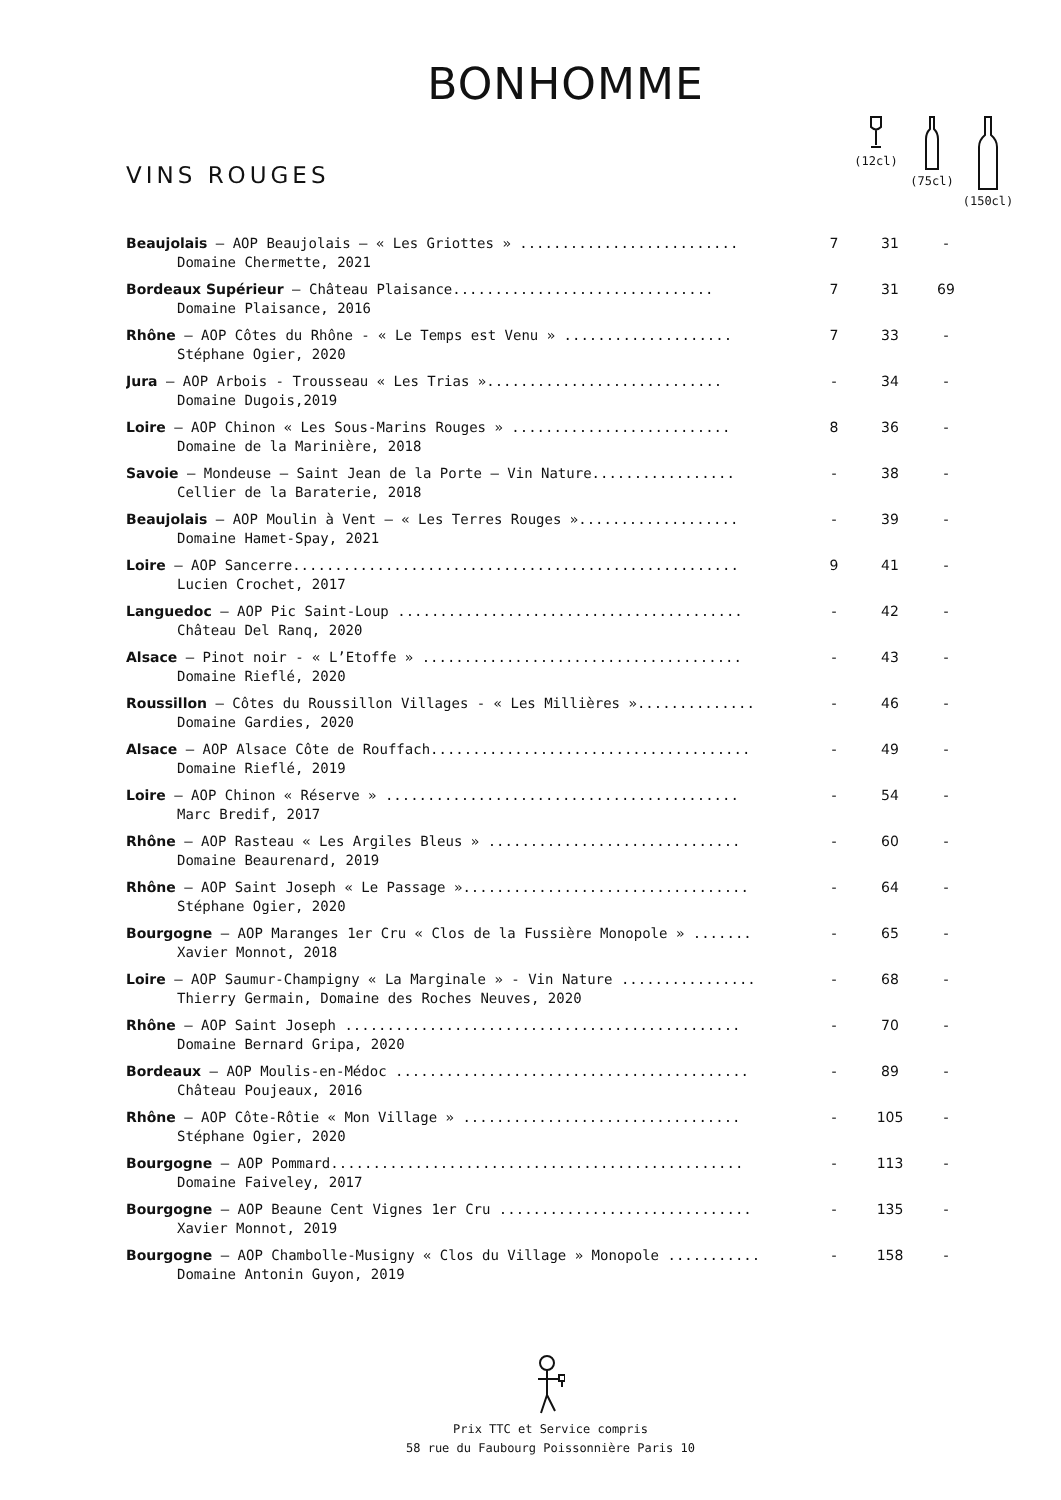BONHOMME
VINS ROUGES
(12cl)
(75cl)
(150cl)
| Beaujolais – AOP Beaujolais – « Les Griottes » .......................... Domaine Chermette, 2021 | 7 | 31 | - |
| Bordeaux Supérieur – Château Plaisance............................... Domaine Plaisance, 2016 | 7 | 31 | 69 |
| Rhône – AOP Côtes du Rhône - « Le Temps est Venu » .................... Stéphane Ogier, 2020 | 7 | 33 | - |
| Jura – AOP Arbois - Trousseau « Les Trias »............................ Domaine Dugois,2019 | - | 34 | - |
| Loire – AOP Chinon « Les Sous-Marins Rouges » .......................... Domaine de la Marinière, 2018 | 8 | 36 | - |
| Savoie – Mondeuse – Saint Jean de la Porte – Vin Nature................. Cellier de la Baraterie, 2018 | - | 38 | - |
| Beaujolais – AOP Moulin à Vent – « Les Terres Rouges »................... Domaine Hamet-Spay, 2021 | - | 39 | - |
| Loire – AOP Sancerre..................................................... Lucien Crochet, 2017 | 9 | 41 | - |
| Languedoc – AOP Pic Saint-Loup ......................................... Château Del Ranq, 2020 | - | 42 | - |
| Alsace – Pinot noir - « L’Etoffe » ...................................... Domaine Rieflé, 2020 | - | 43 | - |
| Roussillon – Côtes du Roussillon Villages - « Les Millières ».............. Domaine Gardies, 2020 | - | 46 | - |
| Alsace – AOP Alsace Côte de Rouffach...................................... Domaine Rieflé, 2019 | - | 49 | - |
| Loire – AOP Chinon « Réserve » .......................................... Marc Bredif, 2017 | - | 54 | - |
| Rhône – AOP Rasteau « Les Argiles Bleus » .............................. Domaine Beaurenard, 2019 | - | 60 | - |
| Rhône – AOP Saint Joseph « Le Passage ».................................. Stéphane Ogier, 2020 | - | 64 | - |
| Bourgogne – AOP Maranges 1er Cru « Clos de la Fussière Monopole » ....... Xavier Monnot, 2018 | - | 65 | - |
| Loire – AOP Saumur-Champigny « La Marginale » - Vin Nature ................ Thierry Germain, Domaine des Roches Neuves, 2020 | - | 68 | - |
| Rhône – AOP Saint Joseph ............................................... Domaine Bernard Gripa, 2020 | - | 70 | - |
| Bordeaux – AOP Moulis-en-Médoc .......................................... Château Poujeaux, 2016 | - | 89 | - |
| Rhône – AOP Côte-Rôtie « Mon Village » ................................. Stéphane Ogier, 2020 | - | 105 | - |
| Bourgogne – AOP Pommard................................................. Domaine Faiveley, 2017 | - | 113 | - |
| Bourgogne – AOP Beaune Cent Vignes 1er Cru .............................. Xavier Monnot, 2019 | - | 135 | - |
| Bourgogne – AOP Chambolle-Musigny « Clos du Village » Monopole ........... Domaine Antonin Guyon, 2019 | - | 158 | - |
Prix TTC et Service compris
58 rue du Faubourg Poissonnière Paris 10